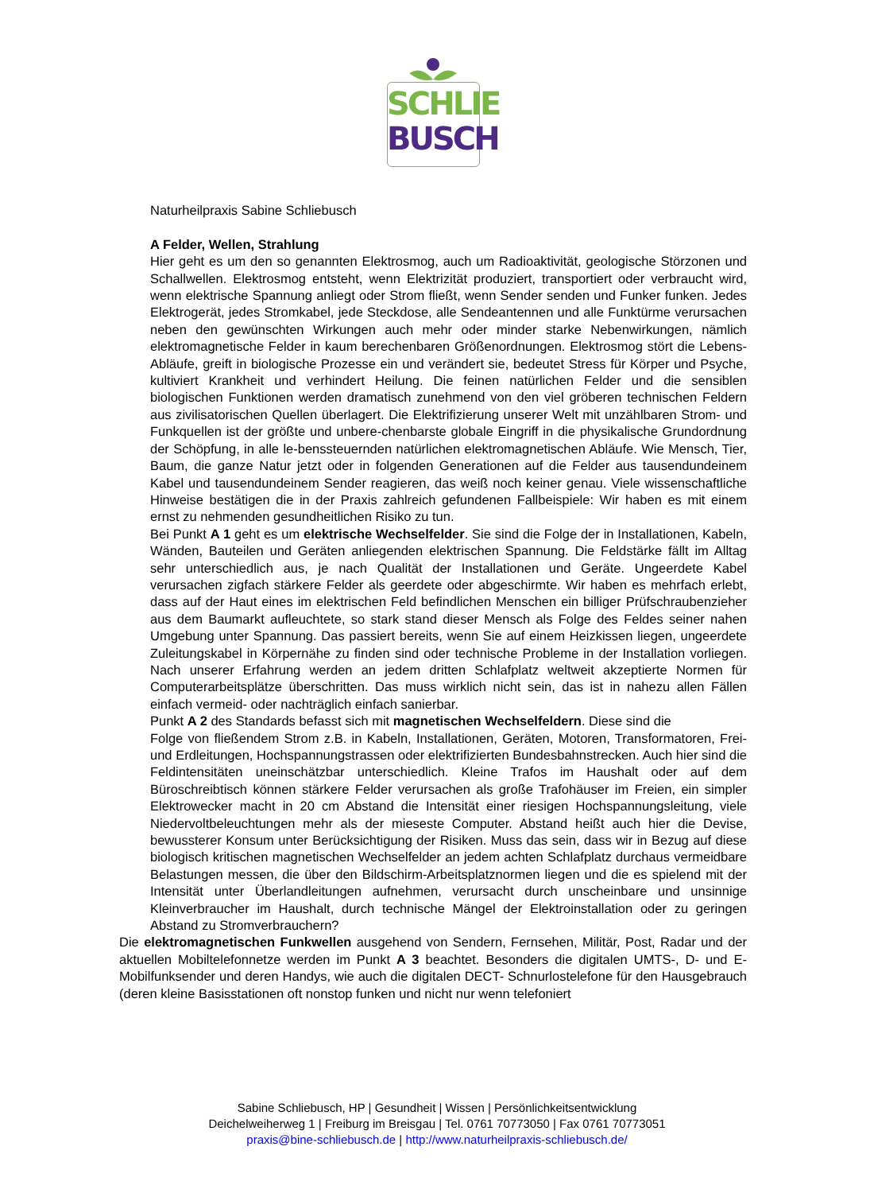SCHLIE
BUSCH
Naturheilpraxis Sabine Schliebusch
A Felder, Wellen, Strahlung
Hier geht es um den so genannten Elektrosmog, auch um Radioaktivität, geologische Störzonen und Schallwellen. Elektrosmog entsteht, wenn Elektrizität produziert, transportiert oder verbraucht wird, wenn elektrische Spannung anliegt oder Strom fließt, wenn Sender senden und Funker funken. Jedes Elektrogerät, jedes Stromkabel, jede Steckdose, alle Sendeantennen und alle Funktürme verursachen neben den gewünschten Wirkungen auch mehr oder minder starke Nebenwirkungen, nämlich elektromagnetische Felder in kaum berechenbaren Größenordnungen. Elektrosmog stört die Lebens-Abläufe, greift in biologische Prozesse ein und verändert sie, bedeutet Stress für Körper und Psyche, kultiviert Krankheit und verhindert Heilung. Die feinen natürlichen Felder und die sensiblen biologischen Funktionen werden dramatisch zunehmend von den viel gröberen technischen Feldern aus zivilisatorischen Quellen überlagert. Die Elektrifizierung unserer Welt mit unzählbaren Strom- und Funkquellen ist der größte und unbere-chenbarste globale Eingriff in die physikalische Grundordnung der Schöpfung, in alle le-benssteuernden natürlichen elektromagnetischen Abläufe. Wie Mensch, Tier, Baum, die ganze Natur jetzt oder in folgenden Generationen auf die Felder aus tausendundeinem Kabel und tausendundeinem Sender reagieren, das weiß noch keiner genau. Viele wissenschaftliche Hinweise bestätigen die in der Praxis zahlreich gefundenen Fallbeispiele: Wir haben es mit einem ernst zu nehmenden gesundheitlichen Risiko zu tun.
Bei Punkt A 1 geht es um elektrische Wechselfelder. Sie sind die Folge der in Installationen, Kabeln, Wänden, Bauteilen und Geräten anliegenden elektrischen Spannung. Die Feldstärke fällt im Alltag sehr unterschiedlich aus, je nach Qualität der Installationen und Geräte. Ungeerdete Kabel verursachen zigfach stärkere Felder als geerdete oder abgeschirmte. Wir haben es mehrfach erlebt, dass auf der Haut eines im elektrischen Feld befindlichen Menschen ein billiger Prüfschraubenzieher aus dem Baumarkt aufleuchtete, so stark stand dieser Mensch als Folge des Feldes seiner nahen Umgebung unter Spannung. Das passiert bereits, wenn Sie auf einem Heizkissen liegen, ungeerdete Zuleitungskabel in Körpernähe zu finden sind oder technische Probleme in der Installation vorliegen. Nach unserer Erfahrung werden an jedem dritten Schlafplatz weltweit akzeptierte Normen für Computerarbeitsplätze überschritten. Das muss wirklich nicht sein, das ist in nahezu allen Fällen einfach vermeid- oder nachträglich einfach sanierbar.
Punkt A 2 des Standards befasst sich mit magnetischen Wechselfeldern. Diese sind die
Folge von fließendem Strom z.B. in Kabeln, Installationen, Geräten, Motoren, Transformatoren, Frei- und Erdleitungen, Hochspannungstrassen oder elektrifizierten Bundesbahnstrecken. Auch hier sind die Feldintensitäten uneinschätzbar unterschiedlich. Kleine Trafos im Haushalt oder auf dem Büroschreibtisch können stärkere Felder verursachen als große Trafohäuser im Freien, ein simpler Elektrowecker macht in 20 cm Abstand die Intensität einer riesigen Hochspannungsleitung, viele Niedervoltbeleuchtungen mehr als der mieseste Computer. Abstand heißt auch hier die Devise, bewussterer Konsum unter Berücksichtigung der Risiken. Muss das sein, dass wir in Bezug auf diese biologisch kritischen magnetischen Wechselfelder an jedem achten Schlafplatz durchaus vermeidbare Belastungen messen, die über den Bildschirm-Arbeitsplatznormen liegen und die es spielend mit der Intensität unter Überlandleitungen aufnehmen, verursacht durch unscheinbare und unsinnige Kleinverbraucher im Haushalt, durch technische Mängel der Elektroinstallation oder zu geringen Abstand zu Stromverbrauchern?
Die elektromagnetischen Funkwellen ausgehend von Sendern, Fernsehen, Militär, Post, Radar und der aktuellen Mobiltelefonnetze werden im Punkt A 3 beachtet. Besonders die digitalen UMTS-, D- und E-Mobilfunksender und deren Handys, wie auch die digitalen DECT- Schnurlostelefone für den Hausgebrauch (deren kleine Basisstationen oft nonstop funken und nicht nur wenn telefoniert
Sabine Schliebusch, HP | Gesundheit | Wissen | Persönlichkeitsentwicklung
Deichelweiherweg 1 | Freiburg im Breisgau | Tel. 0761 70773050 | Fax 0761 70773051
praxis@bine-schliebusch.de | http://www.naturheilpraxis-schliebusch.de/